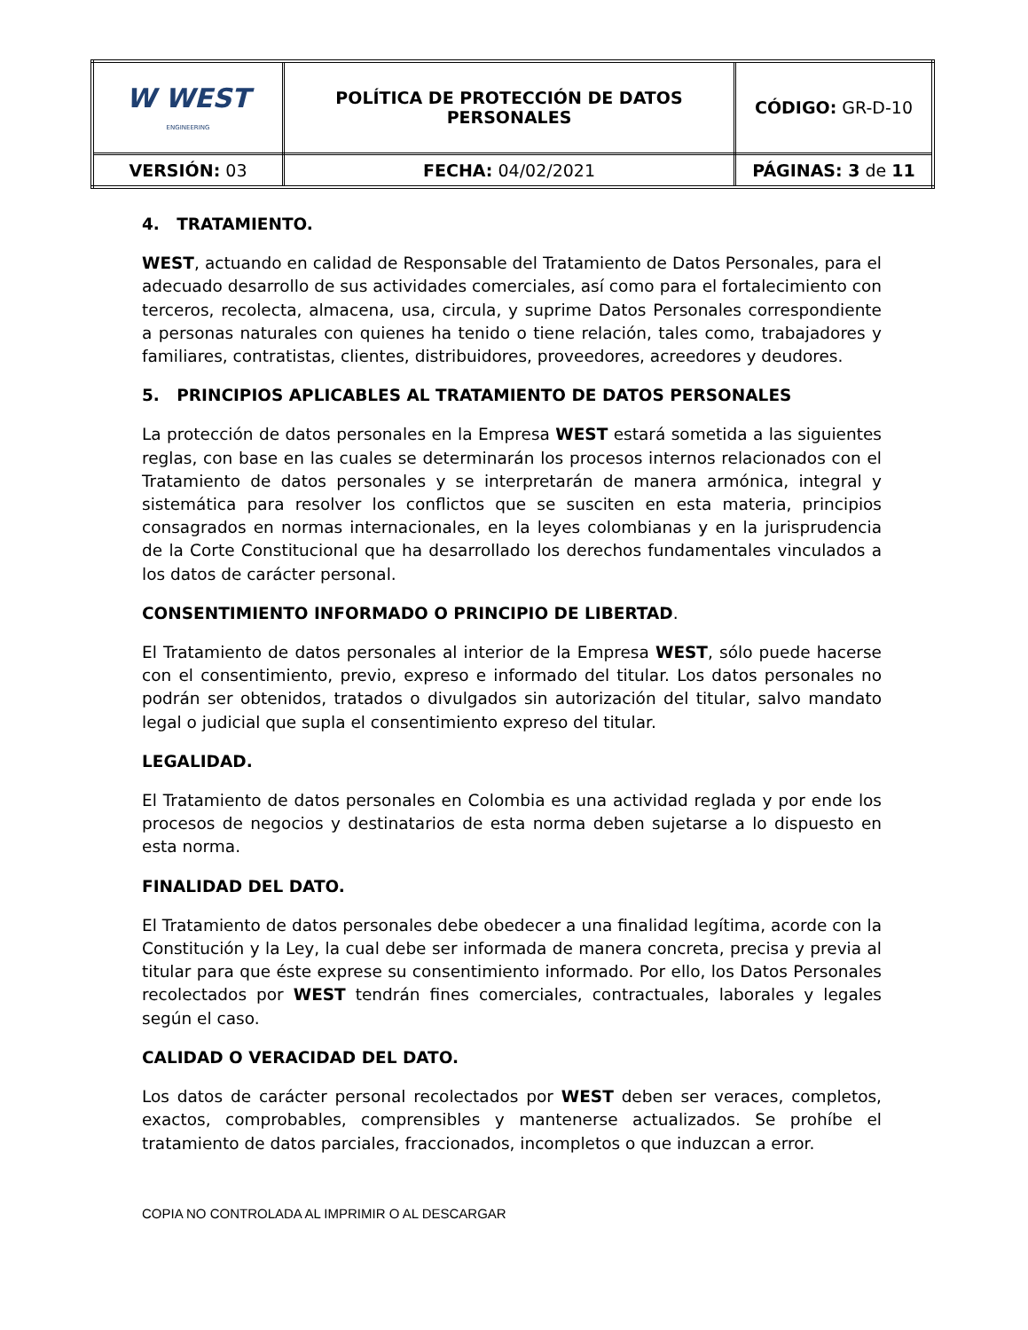| W WEST ENGINEERING | POLÍTICA DE PROTECCIÓN DE DATOS PERSONALES | CÓDIGO: GR-D-10 |
| VERSIÓN: 03 | FECHA: 04/02/2021 | PÁGINAS: 3 de 11 |
4. TRATAMIENTO.
WEST, actuando en calidad de Responsable del Tratamiento de Datos Personales, para el adecuado desarrollo de sus actividades comerciales, así como para el fortalecimiento con terceros, recolecta, almacena, usa, circula, y suprime Datos Personales correspondiente a personas naturales con quienes ha tenido o tiene relación, tales como, trabajadores y familiares, contratistas, clientes, distribuidores, proveedores, acreedores y deudores.
5. PRINCIPIOS APLICABLES AL TRATAMIENTO DE DATOS PERSONALES
La protección de datos personales en la Empresa WEST estará sometida a las siguientes reglas, con base en las cuales se determinarán los procesos internos relacionados con el Tratamiento de datos personales y se interpretarán de manera armónica, integral y sistemática para resolver los conflictos que se susciten en esta materia, principios consagrados en normas internacionales, en la leyes colombianas y en la jurisprudencia de la Corte Constitucional que ha desarrollado los derechos fundamentales vinculados a los datos de carácter personal.
CONSENTIMIENTO INFORMADO O PRINCIPIO DE LIBERTAD.
El Tratamiento de datos personales al interior de la Empresa WEST, sólo puede hacerse con el consentimiento, previo, expreso e informado del titular. Los datos personales no podrán ser obtenidos, tratados o divulgados sin autorización del titular, salvo mandato legal o judicial que supla el consentimiento expreso del titular.
LEGALIDAD.
El Tratamiento de datos personales en Colombia es una actividad reglada y por ende los procesos de negocios y destinatarios de esta norma deben sujetarse a lo dispuesto en esta norma.
FINALIDAD DEL DATO.
El Tratamiento de datos personales debe obedecer a una finalidad legítima, acorde con la Constitución y la Ley, la cual debe ser informada de manera concreta, precisa y previa al titular para que éste exprese su consentimiento informado. Por ello, los Datos Personales recolectados por WEST tendrán fines comerciales, contractuales, laborales y legales según el caso.
CALIDAD O VERACIDAD DEL DATO.
Los datos de carácter personal recolectados por WEST deben ser veraces, completos, exactos, comprobables, comprensibles y mantenerse actualizados. Se prohíbe el tratamiento de datos parciales, fraccionados, incompletos o que induzcan a error.
COPIA NO CONTROLADA AL IMPRIMIR O AL DESCARGAR